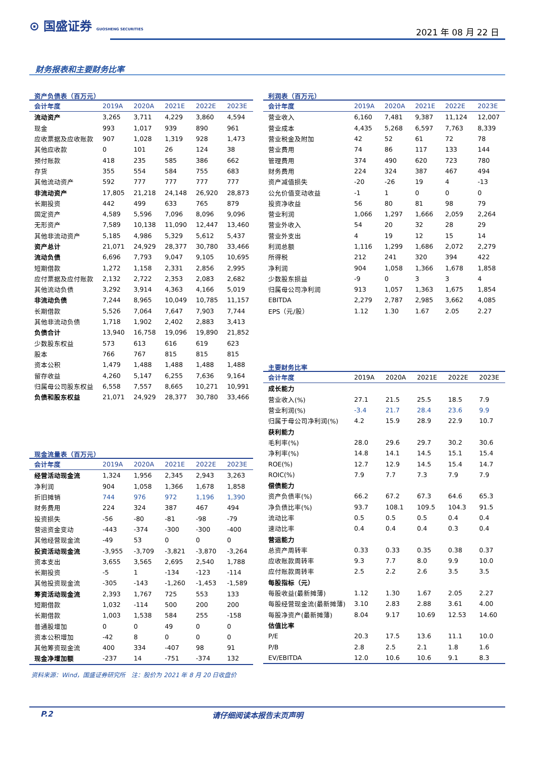⊙ 国盛证券 GUOSHENG SECURITIES 2021 年 08 月 22 日
财务报表和主要财务比率
资产负债表（百万元）
| 会计年度 | 2019A | 2020A | 2021E | 2022E | 2023E |
| --- | --- | --- | --- | --- | --- |
| 流动资产 | 3,265 | 3,711 | 4,229 | 3,860 | 4,594 |
| 现金 | 993 | 1,017 | 939 | 890 | 961 |
| 应收票据及应收账款 | 907 | 1,028 | 1,319 | 928 | 1,473 |
| 其他应收款 | 0 | 101 | 26 | 124 | 38 |
| 预付账款 | 418 | 235 | 585 | 386 | 662 |
| 存货 | 355 | 554 | 584 | 755 | 683 |
| 其他流动资产 | 592 | 777 | 777 | 777 | 777 |
| 非流动资产 | 17,805 | 21,218 | 24,148 | 26,920 | 28,873 |
| 长期投资 | 442 | 499 | 633 | 765 | 879 |
| 固定资产 | 4,589 | 5,596 | 7,096 | 8,096 | 9,096 |
| 无形资产 | 7,589 | 10,138 | 11,090 | 12,447 | 13,460 |
| 其他非流动资产 | 5,185 | 4,986 | 5,329 | 5,612 | 5,437 |
| 资产总计 | 21,071 | 24,929 | 28,377 | 30,780 | 33,466 |
| 流动负债 | 6,696 | 7,793 | 9,047 | 9,105 | 10,695 |
| 短期借款 | 1,272 | 1,158 | 2,331 | 2,856 | 2,995 |
| 应付票据及应付账款 | 2,132 | 2,722 | 2,353 | 2,083 | 2,682 |
| 其他流动负债 | 3,292 | 3,914 | 4,363 | 4,166 | 5,019 |
| 非流动负债 | 7,244 | 8,965 | 10,049 | 10,785 | 11,157 |
| 长期借款 | 5,526 | 7,064 | 7,647 | 7,903 | 7,744 |
| 其他非流动负债 | 1,718 | 1,902 | 2,402 | 2,883 | 3,413 |
| 负债合计 | 13,940 | 16,758 | 19,096 | 19,890 | 21,852 |
| 少数股东权益 | 573 | 613 | 616 | 619 | 623 |
| 股本 | 766 | 767 | 815 | 815 | 815 |
| 资本公积 | 1,479 | 1,488 | 1,488 | 1,488 | 1,488 |
| 留存收益 | 4,260 | 5,147 | 6,255 | 7,636 | 9,164 |
| 归属母公司股东权益 | 6,558 | 7,557 | 8,665 | 10,271 | 10,991 |
| 负债和股东权益 | 21,071 | 24,929 | 28,377 | 30,780 | 33,466 |
现金流量表（百万元）
| 会计年度 | 2019A | 2020A | 2021E | 2022E | 2023E |
| --- | --- | --- | --- | --- | --- |
| 经营活动现金流 | 1,324 | 1,956 | 2,345 | 2,943 | 3,263 |
| 净利润 | 904 | 1,058 | 1,366 | 1,678 | 1,858 |
| 折旧摊销 | 744 | 976 | 972 | 1,196 | 1,390 |
| 财务费用 | 224 | 324 | 387 | 467 | 494 |
| 投资损失 | -56 | -80 | -81 | -98 | -79 |
| 营运资金变动 | -443 | -374 | -300 | -300 | -400 |
| 其他经营现金流 | -49 | 53 | 0 | 0 | 0 |
| 投资活动现金流 | -3,955 | -3,709 | -3,821 | -3,870 | -3,264 |
| 资本支出 | 3,655 | 3,565 | 2,695 | 2,540 | 1,788 |
| 长期投资 | -5 | 1 | -134 | -123 | -114 |
| 其他投资现金流 | -305 | -143 | -1,260 | -1,453 | -1,589 |
| 筹资活动现金流 | 2,393 | 1,767 | 725 | 553 | 133 |
| 短期借款 | 1,032 | -114 | 500 | 200 | 200 |
| 长期借款 | 1,003 | 1,538 | 584 | 255 | -158 |
| 普通股增加 | 0 | 0 | 49 | 0 | 0 |
| 资本公积增加 | -42 | 8 | 0 | 0 | 0 |
| 其他筹资现金流 | 400 | 334 | -407 | 98 | 91 |
| 现金净增加额 | -237 | 14 | -751 | -374 | 132 |
利润表（百万元）
| 会计年度 | 2019A | 2020A | 2021E | 2022E | 2023E |
| --- | --- | --- | --- | --- | --- |
| 营业收入 | 6,160 | 7,481 | 9,387 | 11,124 | 12,007 |
| 营业成本 | 4,435 | 5,268 | 6,597 | 7,763 | 8,339 |
| 营业税金及附加 | 42 | 52 | 61 | 72 | 78 |
| 营业费用 | 74 | 86 | 117 | 133 | 144 |
| 管理费用 | 374 | 490 | 620 | 723 | 780 |
| 财务费用 | 224 | 324 | 387 | 467 | 494 |
| 资产减值损失 | -20 | -26 | 19 | 4 | -13 |
| 公允价值变动收益 | -1 | 1 | 0 | 0 | 0 |
| 投资净收益 | 56 | 80 | 81 | 98 | 79 |
| 营业利润 | 1,066 | 1,297 | 1,666 | 2,059 | 2,264 |
| 营业外收入 | 54 | 20 | 32 | 28 | 29 |
| 营业外支出 | 4 | 19 | 12 | 15 | 14 |
| 利润总额 | 1,116 | 1,299 | 1,686 | 2,072 | 2,279 |
| 所得税 | 212 | 241 | 320 | 394 | 422 |
| 净利润 | 904 | 1,058 | 1,366 | 1,678 | 1,858 |
| 少数股东损益 | -9 | 0 | 3 | 3 | 4 |
| 归属母公司净利润 | 913 | 1,057 | 1,363 | 1,675 | 1,854 |
| EBITDA | 2,279 | 2,787 | 2,985 | 3,662 | 4,085 |
| EPS（元/股） | 1.12 | 1.30 | 1.67 | 2.05 | 2.27 |
主要财务比率
| 会计年度 | 2019A | 2020A | 2021E | 2022E | 2023E |
| --- | --- | --- | --- | --- | --- |
| 成长能力 | | | | | |
| 营业收入(%) | 27.1 | 21.5 | 25.5 | 18.5 | 7.9 |
| 营业利润(%) | -3.4 | 21.7 | 28.4 | 23.6 | 9.9 |
| 归属于母公司净利润(%) | 4.2 | 15.9 | 28.9 | 22.9 | 10.7 |
| 获利能力 | | | | | |
| 毛利率(%) | 28.0 | 29.6 | 29.7 | 30.2 | 30.6 |
| 净利率(%) | 14.8 | 14.1 | 14.5 | 15.1 | 15.4 |
| ROE(%) | 12.7 | 12.9 | 14.5 | 15.4 | 14.7 |
| ROIC(%) | 7.9 | 7.7 | 7.3 | 7.9 | 7.9 |
| 偿债能力 | | | | | |
| 资产负债率(%) | 66.2 | 67.2 | 67.3 | 64.6 | 65.3 |
| 净负债比率(%) | 93.7 | 108.1 | 109.5 | 104.3 | 91.5 |
| 流动比率 | 0.5 | 0.5 | 0.5 | 0.4 | 0.4 |
| 速动比率 | 0.4 | 0.4 | 0.4 | 0.3 | 0.4 |
| 营运能力 | | | | | |
| 总资产周转率 | 0.33 | 0.33 | 0.35 | 0.38 | 0.37 |
| 应收账款周转率 | 9.3 | 7.7 | 8.0 | 9.9 | 10.0 |
| 应付账款周转率 | 2.5 | 2.2 | 2.6 | 3.5 | 3.5 |
| 每股指标（元） | | | | | |
| 每股收益(最新摊薄) | 1.12 | 1.30 | 1.67 | 2.05 | 2.27 |
| 每股经营现金流(最新摊薄) | 3.10 | 2.83 | 2.88 | 3.61 | 4.00 |
| 每股净资产(最新摊薄) | 8.04 | 9.17 | 10.69 | 12.53 | 14.60 |
| 估值比率 | | | | | |
| P/E | 20.3 | 17.5 | 13.6 | 11.1 | 10.0 |
| P/B | 2.8 | 2.5 | 2.1 | 1.8 | 1.6 |
| EV/EBITDA | 12.0 | 10.6 | 10.6 | 9.1 | 8.3 |
资料来源：Wind，国盛证券研究所　注：股价为 2021 年 8 月 20 日收盘价
P.2 请仔细阅读本报告末页声明